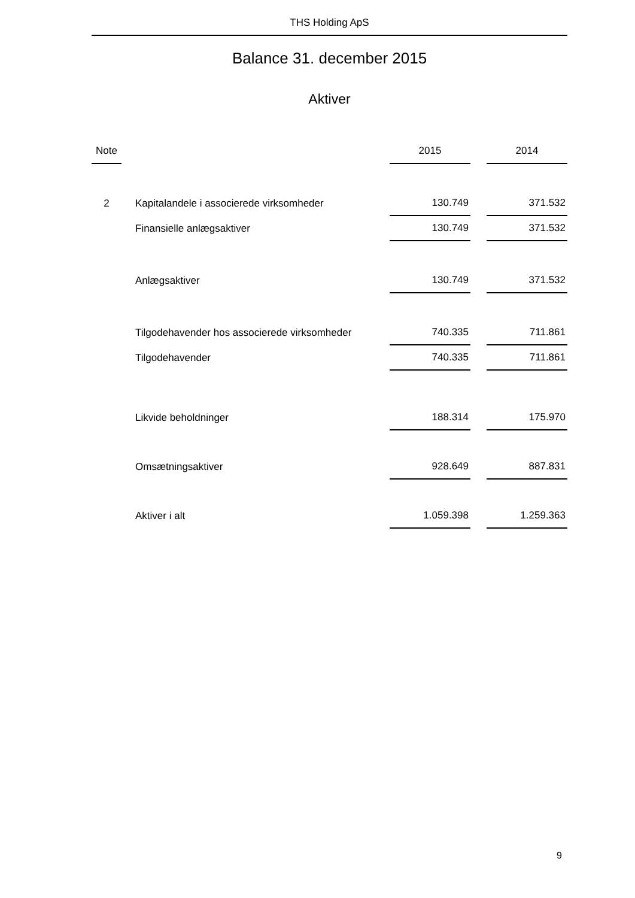THS Holding ApS
Balance 31. december 2015
Aktiver
| Note | | | 2015 | | 2014 |
| --- | --- | --- | --- | --- | --- |
| 2 | | Kapitalandele i associerede virksomheder | 130.749 | | 371.532 |
| | | Finansielle anlægsaktiver | 130.749 | | 371.532 |
| | | Anlægsaktiver | 130.749 | | 371.532 |
| | | Tilgodehavender hos associerede virksomheder | 740.335 | | 711.861 |
| | | Tilgodehavender | 740.335 | | 711.861 |
| | | Likvide beholdninger | 188.314 | | 175.970 |
| | | Omsætningsaktiver | 928.649 | | 887.831 |
| | | Aktiver i alt | 1.059.398 | | 1.259.363 |
9